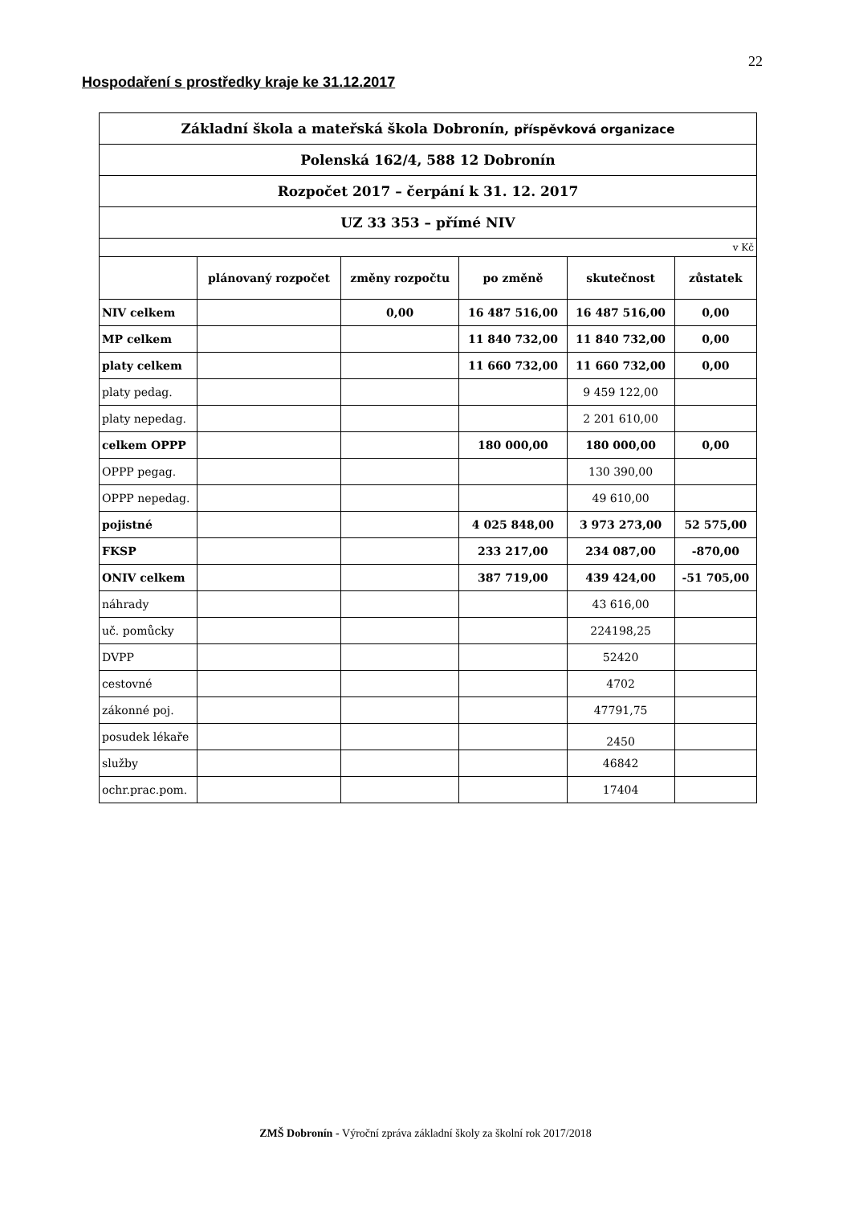22
Hospodaření s prostředky kraje ke 31.12.2017
| Základní škola a mateřská škola Dobronín, příspěvková organizace | | | | | |
| Polenská 162/4, 588 12 Dobronín | | | | | |
| Rozpočet 2017 – čerpání k 31. 12. 2017 | | | | | |
| UZ 33 353 – přímé NIV | | | | | |
| v Kč | | | | | |
| | plánovaný rozpočet | změny rozpočtu | po změně | skutečnost | zůstatek |
| NIV celkem | | 0,00 | 16 487 516,00 | 16 487 516,00 | 0,00 |
| MP celkem | | | 11 840 732,00 | 11 840 732,00 | 0,00 |
| platy celkem | | | 11 660 732,00 | 11 660 732,00 | 0,00 |
| platy pedag. | | | | 9 459 122,00 | |
| platy nepedag. | | | | 2 201 610,00 | |
| celkem OPPP | | | 180 000,00 | 180 000,00 | 0,00 |
| OPPP pegag. | | | | 130 390,00 | |
| OPPP nepedag. | | | | 49 610,00 | |
| pojistné | | | 4 025 848,00 | 3 973 273,00 | 52 575,00 |
| FKSP | | | 233 217,00 | 234 087,00 | -870,00 |
| ONIV celkem | | | 387 719,00 | 439 424,00 | -51 705,00 |
| náhrady | | | | 43 616,00 | |
| uč. pomůcky | | | | 224198,25 | |
| DVPP | | | | 52420 | |
| cestovné | | | | 4702 | |
| zákonné poj. | | | | 47791,75 | |
| posudek lékaře | | | | 2450 | |
| služby | | | | 46842 | |
| ochr.prac.pom. | | | | 17404 | |
ZMŠ Dobronín - Výroční zpráva základní školy za školní rok 2017/2018